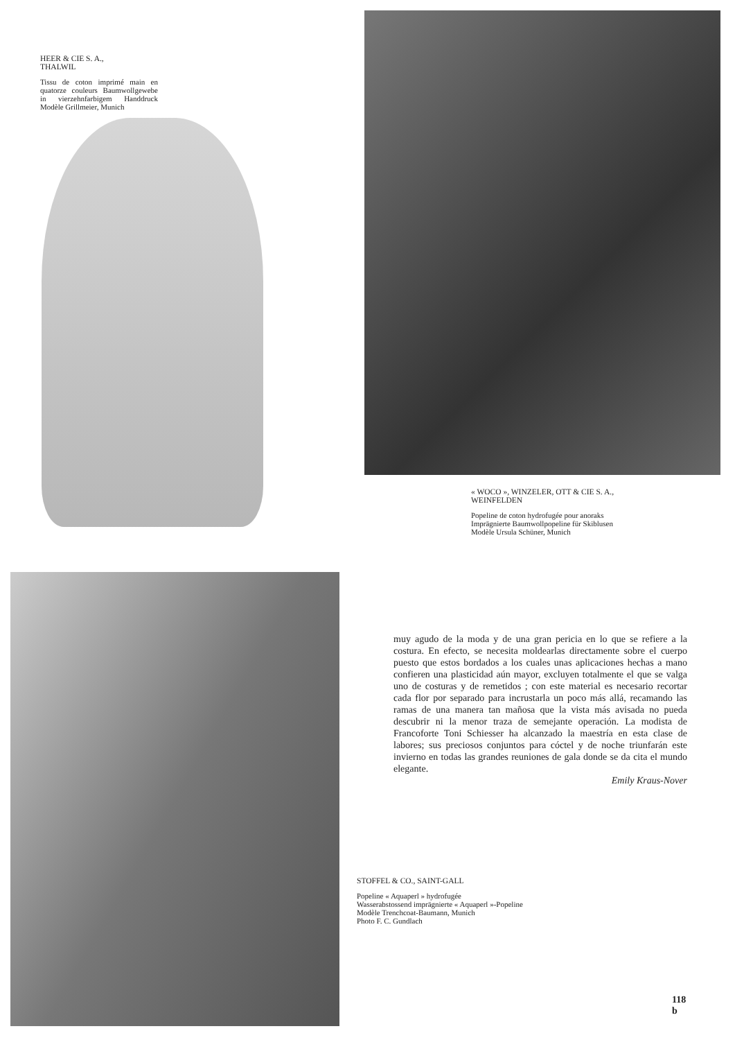HEER & CIE S. A.,
THALWIL
Tissu de coton imprimé main en quatorze couleurs Baumwollgewebe in vierzehnfarbigem Handdruck Modèle Grillmeier, Munich
« WOCO », WINZELER, OTT & CIE S. A.,
WEINFELDEN
Popeline de coton hydrofugée pour anoraks
Imprägnierte Baumwollpopeline für Skiblusen
Modèle Ursula Schüner, Munich
muy agudo de la moda y de una gran pericia en lo que se refiere a la costura. En efecto, se necesita moldearlas directamente sobre el cuerpo puesto que estos bordados a los cuales unas aplicaciones hechas a mano confieren una plasticidad aún mayor, excluyen totalmente el que se valga uno de costuras y de remetidos ; con este material es necesario recortar cada flor por separado para incrustarla un poco más allá, recamando las ramas de una manera tan mañosa que la vista más avisada no pueda descubrir ni la menor traza de semejante operación. La modista de Francoforte Toni Schiesser ha alcanzado la maestría en esta clase de labores; sus preciosos conjuntos para cóctel y de noche triunfarán este invierno en todas las grandes reuniones de gala donde se da cita el mundo elegante.
Emily Kraus-Nover
STOFFEL & CO., SAINT-GALL
Popeline « Aquaperl » hydrofugée
Wasserabstossend imprägnierte « Aquaperl »-Popeline
Modèle Trenchcoat-Baumann, Munich
Photo F. C. Gundlach
118 b